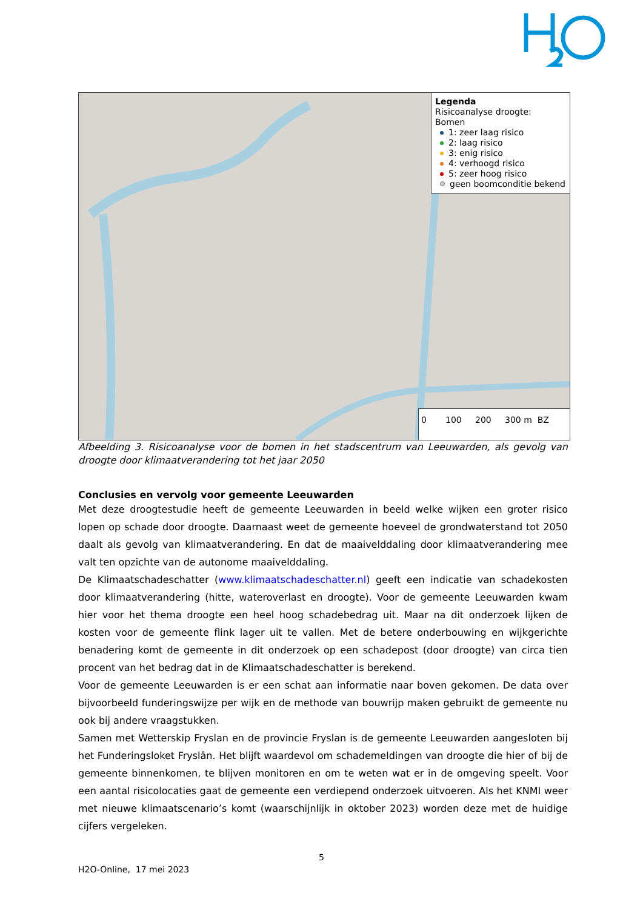Legenda
Risicoanalyse droogte:
Bomen
1: zeer laag risico
2: laag risico
3: enig risico
4: verhoogd risico
5: zeer hoog risico
geen boomconditie bekend
0 100 200 300 m BZ
Afbeelding 3. Risicoanalyse voor de bomen in het stadscentrum van Leeuwarden, als gevolg van droogte door klimaatverandering tot het jaar 2050
Conclusies en vervolg voor gemeente Leeuwarden
Met deze droogtestudie heeft de gemeente Leeuwarden in beeld welke wijken een groter risico lopen op schade door droogte. Daarnaast weet de gemeente hoeveel de grondwaterstand tot 2050 daalt als gevolg van klimaatverandering. En dat de maaivelddaling door klimaatverandering mee valt ten opzichte van de autonome maaivelddaling.
De Klimaatschadeschatter (www.klimaatschadeschatter.nl) geeft een indicatie van schadekosten door klimaatverandering (hitte, wateroverlast en droogte). Voor de gemeente Leeuwarden kwam hier voor het thema droogte een heel hoog schadebedrag uit. Maar na dit onderzoek lijken de kosten voor de gemeente flink lager uit te vallen. Met de betere onderbouwing en wijkgerichte benadering komt de gemeente in dit onderzoek op een schadepost (door droogte) van circa tien procent van het bedrag dat in de Klimaatschadeschatter is berekend.
Voor de gemeente Leeuwarden is er een schat aan informatie naar boven gekomen. De data over bijvoorbeeld funderingswijze per wijk en de methode van bouwrijp maken gebruikt de gemeente nu ook bij andere vraagstukken.
Samen met Wetterskip Fryslan en de provincie Fryslan is de gemeente Leeuwarden aangesloten bij het Funderingsloket Fryslân. Het blijft waardevol om schademeldingen van droogte die hier of bij de gemeente binnenkomen, te blijven monitoren en om te weten wat er in de omgeving speelt. Voor een aantal risicolocaties gaat de gemeente een verdiepend onderzoek uitvoeren. Als het KNMI weer met nieuwe klimaatscenario’s komt (waarschijnlijk in oktober 2023) worden deze met de huidige cijfers vergeleken.
5
H2O-Online, 17 mei 2023